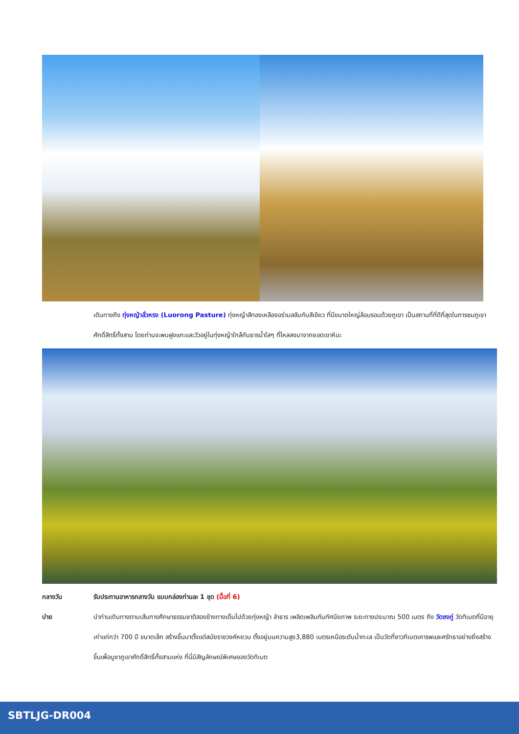เดินทางถึง ทุ่งหญ้าลั่วหรง (Luorong Pasture) ทุ่งหญ้าสีทองเหลืองอร่ามสลับกับสีเขียว ที่มีขนาดใหญ่ล้อมรอบด้วยภูเขา เป็นสถานที่ที่ดีที่สุดในการชมภูเขาศักดิ์สิทธิ์ทั้งสาม โดยท่านจะพบฝูงแกะและวัวอยู่ในทุ่งหญ้าใกล้กับธารน้ำใสๆ ที่ไหลลงมาจากยอดเขาหิมะ
กลางวัน รับประทานอาหารกลางวัน แบบกล่องท่านละ 1 ชุด (มื้อที่ 6)
บ่าย นำท่านเดินทางตามเส้นทางศึกษาธรรมชาติสองข้างทางเต็มไปด้วยทุ่งหญ้า ลำธาร เพลิดเพลินกับทัศนียภาพ ระยะทางประมาณ 500 เมตร ถึง วัดชงกู่ วัดทิเบตที่มีอายุเก่าแก่กว่า 700 ปี ขนาดเล็ก สร้างขึ้นมาตั้งแต่สมัยราชวงศ์หยวน ตั้งอยู่บนความสูง3,880 เมตรเหนือระดับน้ำทะเล เป็นวัดที่ชาวทิเบตเคารพและศรัทธาอย่างยิ่งสร้างขึ้นเพื่อบูชาภูเขาศักดิ์สิทธิ์ทั้งสามแห่ง ที่นี่มีสัญลักษณ์พิเศษของวัดทิเบต
SBTLJG-DR004